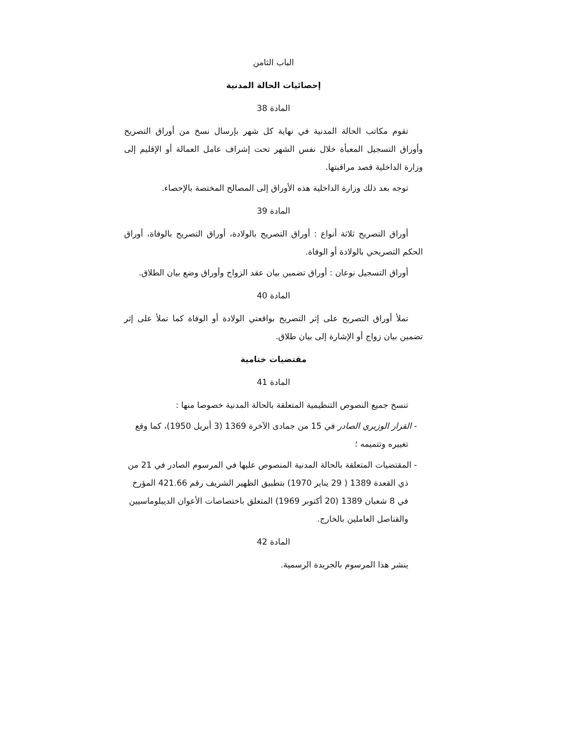الباب الثامن
إحصائيات الحالة المدنية
المادة 38
تقوم مكاتب الحالة المدنية في نهاية كل شهر بإرسال نسخ من أوراق التصريح وأوراق التسجيل المعبأة خلال نفس الشهر تحت إشراف عامل العمالة أو الإقليم إلى وزارة الداخلية قصد مراقبتها.
توجه بعد ذلك وزارة الداخلية هذه الأوراق إلى المصالح المختصة بالإحصاء.
المادة 39
أوراق التصريح ثلاثة أنواع : أوراق التصريح بالولادة، أوراق التصريح بالوفاة، أوراق الحكم التصريحي بالولادة أو الوفاة.
أوراق التسجيل نوعان : أوراق تضمين بيان عقد الزواج وأوراق وضع بيان الطلاق.
المادة 40
تملأ أوراق التصريح على إثر التصريح بواقعتي الولادة أو الوفاة كما تملأ على إثر تضمين بيان زواج أو الإشارة إلى بيان طلاق.
مقتضيات ختامية
المادة 41
تنسخ جميع النصوص التنظيمية المتعلقة بالحالة المدنية خصوصا منها :
- القرار الوزيري الصادر في 15 من جمادى الآخرة 1369 (3 أبريل 1950)، كما وقع تغييره وتتميمه ؛
- المقتضيات المتعلقة بالحالة المدنية المنصوص عليها في المرسوم الصادر في 21 من ذي القعدة 1389 ( 29 يناير 1970) بتطبيق الظهير الشريف رقم 421.66 المؤرخ في 8 شعبان 1389 (20 أكتوبر 1969) المتعلق باختصاصات الأعوان الديبلوماسيين والقناصل العاملين بالخارج.
المادة 42
ينشر هذا المرسوم بالجريدة الرسمية.